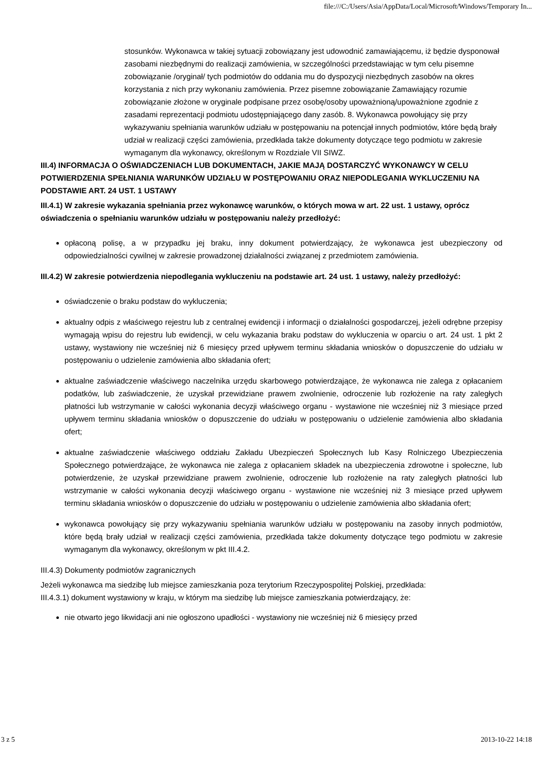file:///C:/Users/Asia/AppData/Local/Microsoft/Windows/Temporary In...
stosunków. Wykonawca w takiej sytuacji zobowiązany jest udowodnić zamawiającemu, iż będzie dysponował zasobami niezbędnymi do realizacji zamówienia, w szczególności przedstawiając w tym celu pisemne zobowiązanie /oryginał/ tych podmiotów do oddania mu do dyspozycji niezbędnych zasobów na okres korzystania z nich przy wykonaniu zamówienia. Przez pisemne zobowiązanie Zamawiający rozumie zobowiązanie złożone w oryginale podpisane przez osobę/osoby upoważnioną/upoważnione zgodnie z zasadami reprezentacji podmiotu udostępniającego dany zasób. 8. Wykonawca powołujący się przy wykazywaniu spełniania warunków udziału w postępowaniu na potencjał innych podmiotów, które będą brały udział w realizacji części zamówienia, przedkłada także dokumenty dotyczące tego podmiotu w zakresie wymaganym dla wykonawcy, określonym w Rozdziale VII SIWZ.
III.4) INFORMACJA O OŚWIADCZENIACH LUB DOKUMENTACH, JAKIE MAJĄ DOSTARCZYĆ WYKONAWCY W CELU POTWIERDZENIA SPEŁNIANIA WARUNKÓW UDZIAŁU W POSTĘPOWANIU ORAZ NIEPODLEGANIA WYKLUCZENIU NA PODSTAWIE ART. 24 UST. 1 USTAWY
III.4.1) W zakresie wykazania spełniania przez wykonawcę warunków, o których mowa w art. 22 ust. 1 ustawy, oprócz oświadczenia o spełnianiu warunków udziału w postępowaniu należy przedłożyć:
opłaconą polisę, a w przypadku jej braku, inny dokument potwierdzający, że wykonawca jest ubezpieczony od odpowiedzialności cywilnej w zakresie prowadzonej działalności związanej z przedmiotem zamówienia.
III.4.2) W zakresie potwierdzenia niepodlegania wykluczeniu na podstawie art. 24 ust. 1 ustawy, należy przedłożyć:
oświadczenie o braku podstaw do wykluczenia;
aktualny odpis z właściwego rejestru lub z centralnej ewidencji i informacji o działalności gospodarczej, jeżeli odrębne przepisy wymagają wpisu do rejestru lub ewidencji, w celu wykazania braku podstaw do wykluczenia w oparciu o art. 24 ust. 1 pkt 2 ustawy, wystawiony nie wcześniej niż 6 miesięcy przed upływem terminu składania wniosków o dopuszczenie do udziału w postępowaniu o udzielenie zamówienia albo składania ofert;
aktualne zaświadczenie właściwego naczelnika urzędu skarbowego potwierdzające, że wykonawca nie zalega z opłacaniem podatków, lub zaświadczenie, że uzyskał przewidziane prawem zwolnienie, odroczenie lub rozłożenie na raty zaległych płatności lub wstrzymanie w całości wykonania decyzji właściwego organu - wystawione nie wcześniej niż 3 miesiące przed upływem terminu składania wniosków o dopuszczenie do udziału w postępowaniu o udzielenie zamówienia albo składania ofert;
aktualne zaświadczenie właściwego oddziału Zakładu Ubezpieczeń Społecznych lub Kasy Rolniczego Ubezpieczenia Społecznego potwierdzające, że wykonawca nie zalega z opłacaniem składek na ubezpieczenia zdrowotne i społeczne, lub potwierdzenie, że uzyskał przewidziane prawem zwolnienie, odroczenie lub rozłożenie na raty zaległych płatności lub wstrzymanie w całości wykonania decyzji właściwego organu - wystawione nie wcześniej niż 3 miesiące przed upływem terminu składania wniosków o dopuszczenie do udziału w postępowaniu o udzielenie zamówienia albo składania ofert;
wykonawca powołujący się przy wykazywaniu spełniania warunków udziału w postępowaniu na zasoby innych podmiotów, które będą brały udział w realizacji części zamówienia, przedkłada także dokumenty dotyczące tego podmiotu w zakresie wymaganym dla wykonawcy, określonym w pkt III.4.2.
III.4.3) Dokumenty podmiotów zagranicznych
Jeżeli wykonawca ma siedzibę lub miejsce zamieszkania poza terytorium Rzeczypospolitej Polskiej, przedkłada:
III.4.3.1) dokument wystawiony w kraju, w którym ma siedzibę lub miejsce zamieszkania potwierdzający, że:
nie otwarto jego likwidacji ani nie ogłoszono upadłości - wystawiony nie wcześniej niż 6 miesięcy przed
3 z 5 2013-10-22 14:18